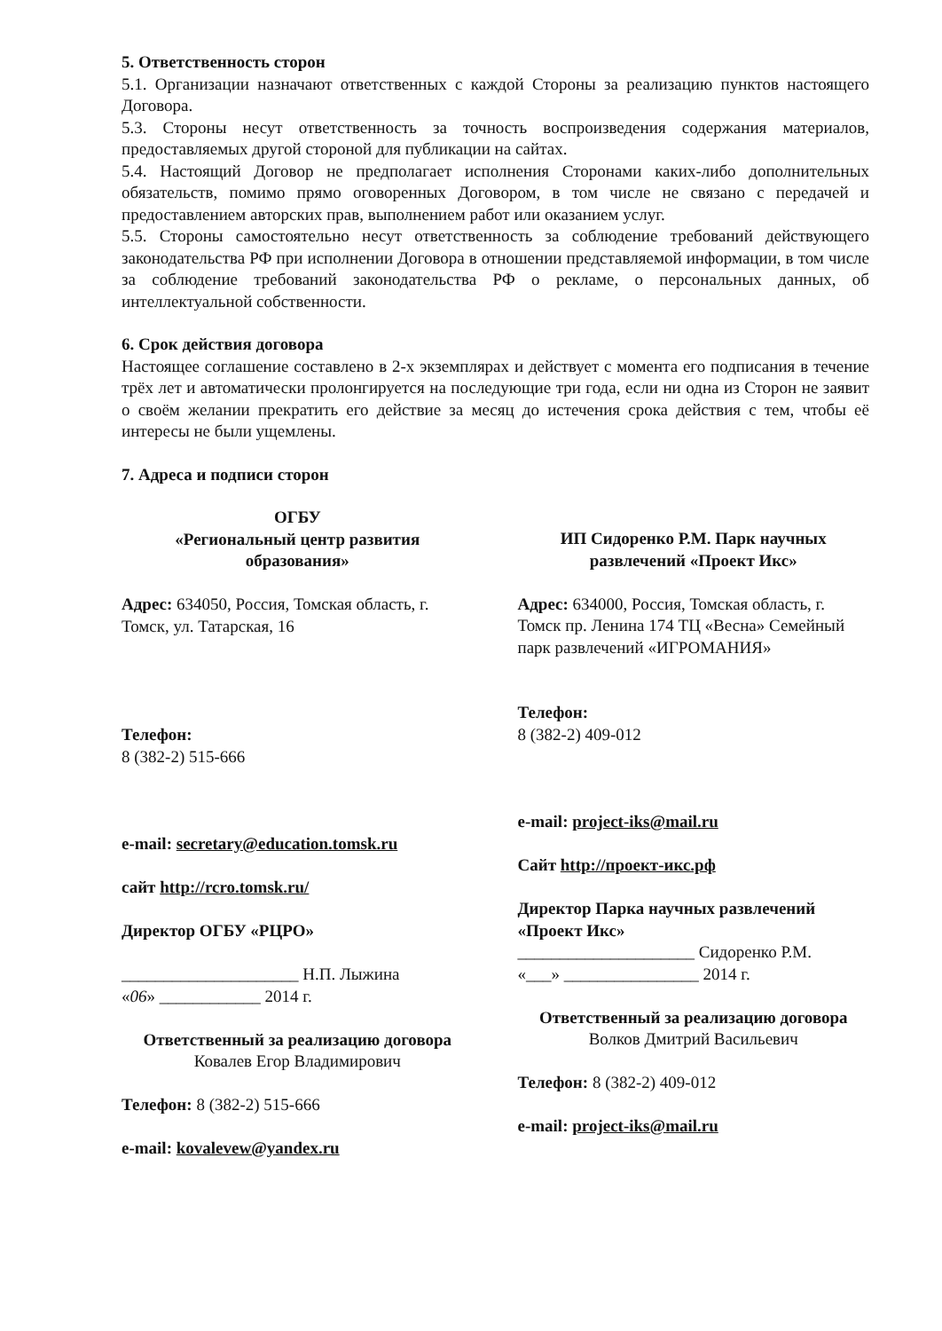5. Ответственность сторон
5.1. Организации назначают ответственных с каждой Стороны за реализацию пунктов настоящего Договора.
5.3. Стороны несут ответственность за точность воспроизведения содержания материалов, предоставляемых другой стороной для публикации на сайтах.
5.4. Настоящий Договор не предполагает исполнения Сторонами каких-либо дополнительных обязательств, помимо прямо оговоренных Договором, в том числе не связано с передачей и предоставлением авторских прав, выполнением работ или оказанием услуг.
5.5. Стороны самостоятельно несут ответственность за соблюдение требований действующего законодательства РФ при исполнении Договора в отношении представляемой информации, в том числе за соблюдение требований законодательства РФ о рекламе, о персональных данных, об интеллектуальной собственности.
6. Срок действия договора
Настоящее соглашение составлено в 2-х экземплярах и действует с момента его подписания в течение трёх лет и автоматически пролонгируется на последующие три года, если ни одна из Сторон не заявит о своём желании прекратить его действие за месяц до истечения срока действия с тем, чтобы её интересы не были ущемлены.
7. Адреса и подписи сторон
ОГБУ
«Региональный центр развития образования»
Адрес: 634050, Россия, Томская область, г. Томск, ул. Татарская, 16
Телефон:
8 (382-2) 515-666
e-mail: secretary@education.tomsk.ru
сайт http://rcro.tomsk.ru/
Директор ОГБУ «РЦРО»
_____________________ Н.П. Лыжина
«06» ____________ 2014 г.
Ответственный за реализацию договора
Ковалев Егор Владимирович
Телефон: 8 (382-2) 515-666
e-mail: kovalevew@yandex.ru
ИП Сидоренко Р.М. Парк научных развлечений «Проект Икс»
Адрес: 634000, Россия, Томская область, г. Томск пр. Ленина 174 ТЦ «Весна» Семейный парк развлечений «ИГРОМАНИЯ»
Телефон:
8 (382-2) 409-012
e-mail: project-iks@mail.ru
Сайт http://проект-икс.рф
Директор Парка научных развлечений «Проект Икс»
_____________________ Сидоренко Р.М.
«___» ________________ 2014 г.
Ответственный за реализацию договора
Волков Дмитрий Васильевич
Телефон: 8 (382-2) 409-012
e-mail: project-iks@mail.ru